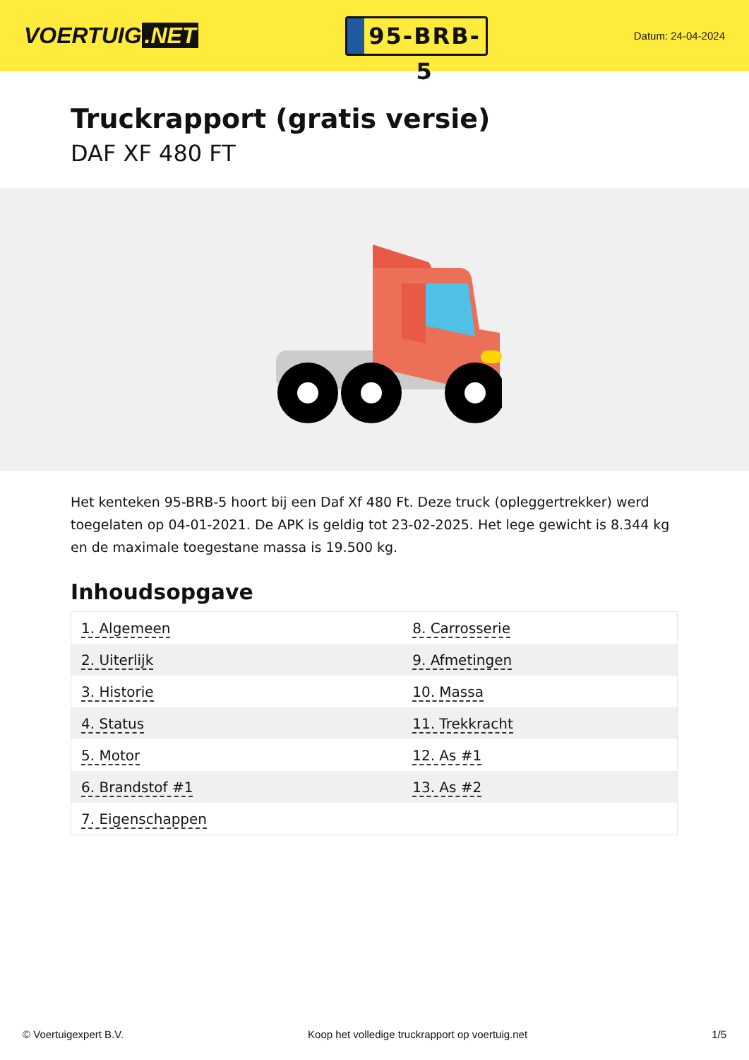VOERTUIG.NET
95-BRB-5
Datum: 24-04-2024
Truckrapport (gratis versie)
DAF XF 480 FT
Het kenteken 95-BRB-5 hoort bij een Daf Xf 480 Ft. Deze truck (opleggertrekker) werd toegelaten op 04-01-2021. De APK is geldig tot 23-02-2025. Het lege gewicht is 8.344 kg en de maximale toegestane massa is 19.500 kg.
Inhoudsopgave
| 1. Algemeen | 8. Carrosserie |
| 2. Uiterlijk | 9. Afmetingen |
| 3. Historie | 10. Massa |
| 4. Status | 11. Trekkracht |
| 5. Motor | 12. As #1 |
| 6. Brandstof #1 | 13. As #2 |
| 7. Eigenschappen | |
© Voertuigexpert B.V. Koop het volledige truckrapport op voertuig.net 1/5